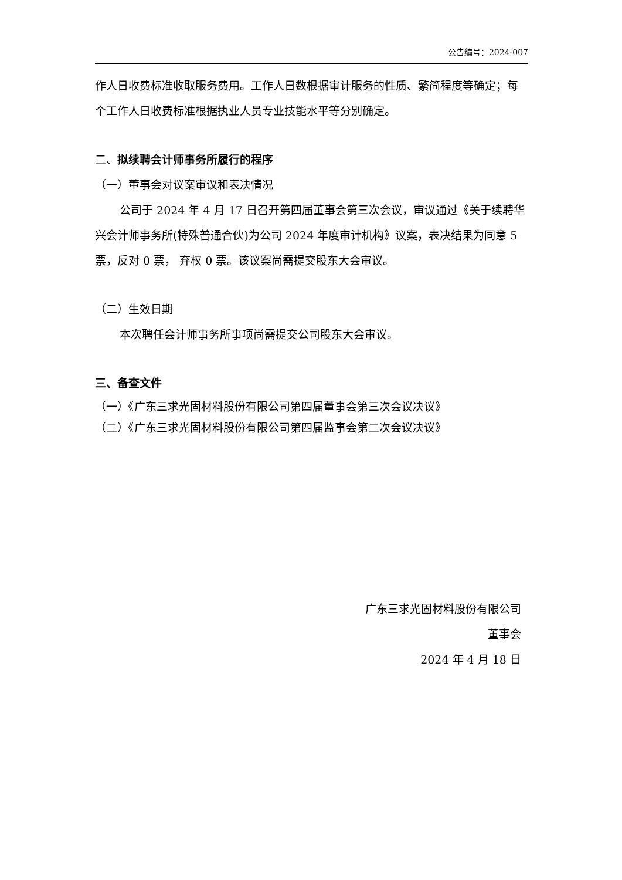公告编号：2024-007
作人日收费标准收取服务费用。工作人日数根据审计服务的性质、繁简程度等确定；每个工作人日收费标准根据执业人员专业技能水平等分别确定。
二、拟续聘会计师事务所履行的程序
（一）董事会对议案审议和表决情况
公司于 2024 年 4 月 17 日召开第四届董事会第三次会议，审议通过《关于续聘华兴会计师事务所(特殊普通合伙)为公司 2024 年度审计机构》议案，表决结果为同意 5 票，反对 0 票， 弃权 0 票。该议案尚需提交股东大会审议。
（二）生效日期
本次聘任会计师事务所事项尚需提交公司股东大会审议。
三、备查文件
（一）《广东三求光固材料股份有限公司第四届董事会第三次会议决议》
（二）《广东三求光固材料股份有限公司第四届监事会第二次会议决议》
广东三求光固材料股份有限公司
董事会
2024 年 4 月 18 日